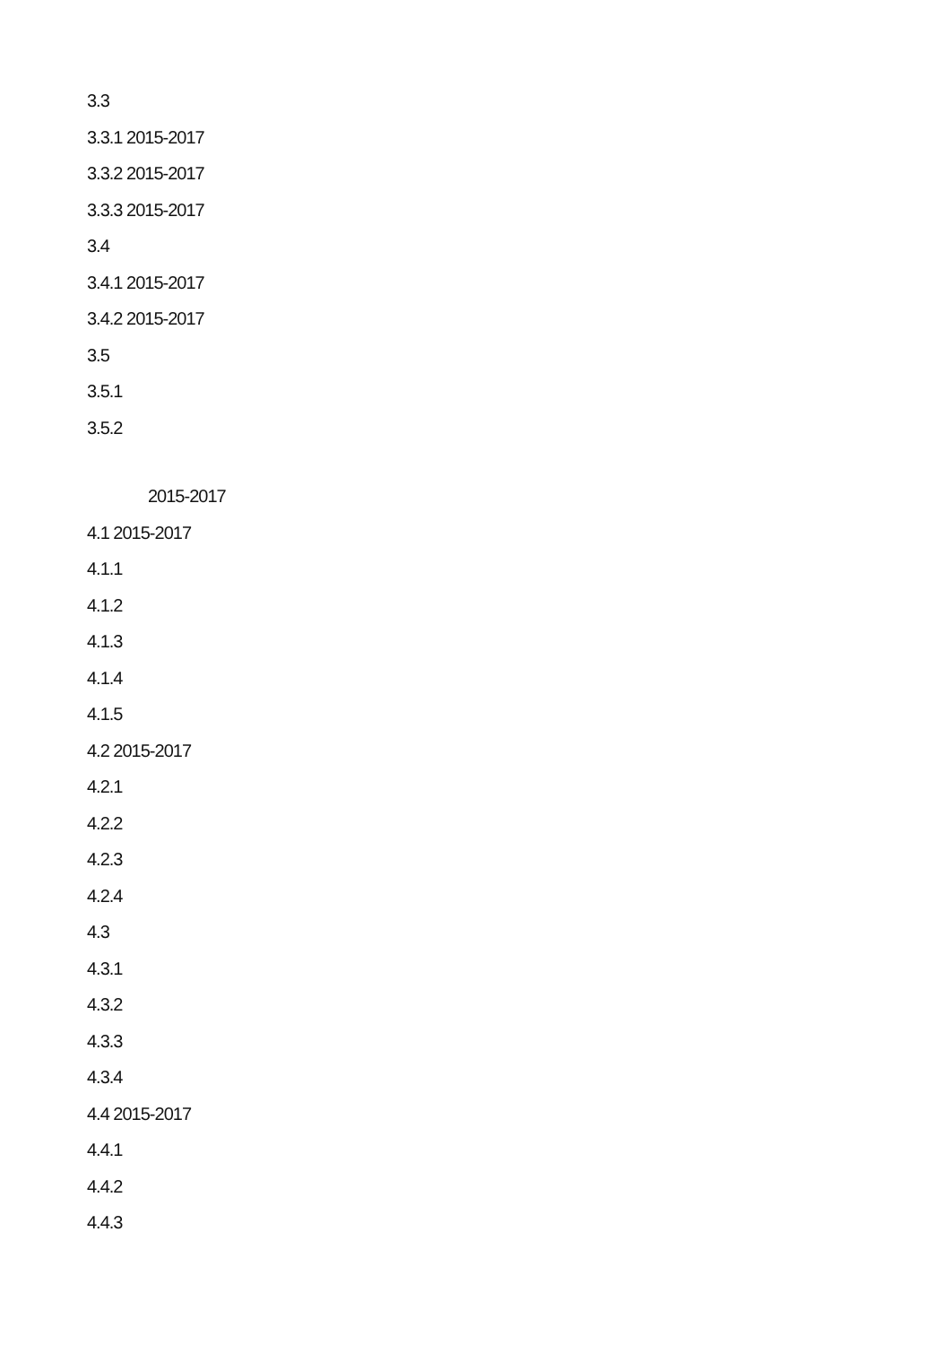3.3
3.3.1 2015-2017
3.3.2 2015-2017
3.3.3 2015-2017
3.4
3.4.1 2015-2017
3.4.2 2015-2017
3.5
3.5.1
3.5.2
2015-2017
4.1 2015-2017
4.1.1
4.1.2
4.1.3
4.1.4
4.1.5
4.2 2015-2017
4.2.1
4.2.2
4.2.3
4.2.4
4.3
4.3.1
4.3.2
4.3.3
4.3.4
4.4 2015-2017
4.4.1
4.4.2
4.4.3